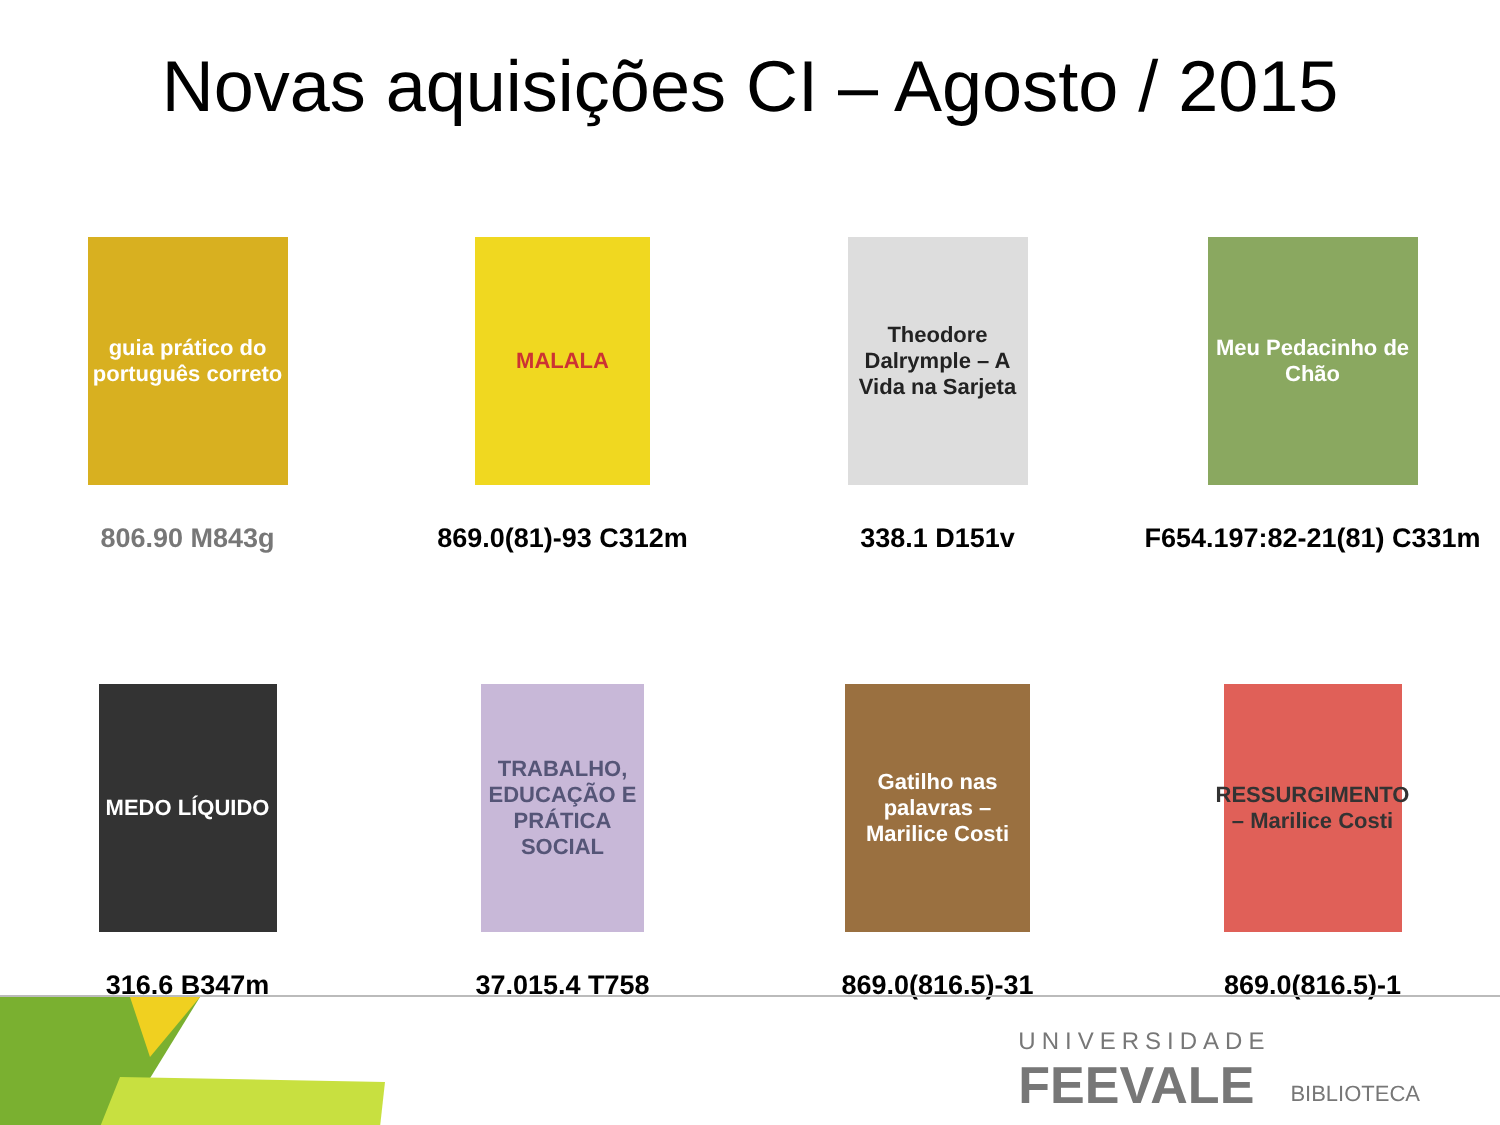Novas aquisições CI – Agosto / 2015
guia prático do português correto
806.90 M843g
MALALA
869.0(81)-93 C312m
Theodore Dalrymple – A Vida na Sarjeta
338.1 D151v
Meu Pedacinho de Chão
F654.197:82-21(81) C331m
MEDO LÍQUIDO
316.6 B347m
TRABALHO, EDUCAÇÃO E PRÁTICA SOCIAL
37.015.4 T758
Gatilho nas palavras – Marilice Costi
869.0(816.5)-31
RESSURGIMENTO – Marilice Costi
869.0(816.5)-1
UNIVERSIDADE
FEEVALE
BIBLIOTECA